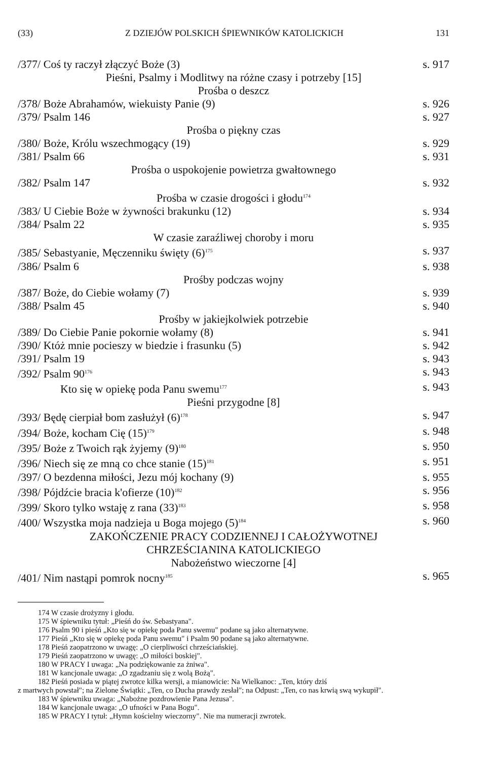(33) Z DZIEJÓW POLSKICH ŚPIEWNIKÓW KATOLICKICH 131
/377/ Coś ty raczył złączyć Boże (3) s. 917
Pieśni, Psalmy i Modlitwy na różne czasy i potrzeby [15]
Prośba o deszcz
/378/ Boże Abrahamów, wiekuisty Panie (9) s. 926
/379/ Psalm 146 s. 927
Prośba o piękny czas
/380/ Boże, Królu wszechmogący (19) s. 929
/381/ Psalm 66 s. 931
Prośba o uspokojenie powietrza gwałtownego
/382/ Psalm 147 s. 932
Prośba w czasie drogości i głodu<sup>174</sup>
/383/ U Ciebie Boże w żywności brakunku (12) s. 934
/384/ Psalm 22 s. 935
W czasie zaraźliwej choroby i moru
/385/ Sebastyanie, Męczenniku święty (6)<sup>175</sup> s. 937
/386/ Psalm 6 s. 938
Prośby podczas wojny
/387/ Boże, do Ciebie wołamy (7) s. 939
/388/ Psalm 45 s. 940
Prośby w jakiejkolwiek potrzebie
/389/ Do Ciebie Panie pokornie wołamy (8) s. 941
/390/ Któż mnie pocieszy w biedzie i frasunku (5) s. 942
/391/ Psalm 19 s. 943
/392/ Psalm 90<sup>176</sup> s. 943
Kto się w opiekę poda Panu swemu<sup>177</sup> s. 943
Pieśni przygodne [8]
/393/ Będę cierpiał bom zasłużył (6)<sup>178</sup> s. 947
/394/ Boże, kocham Cię (15)<sup>179</sup> s. 948
/395/ Boże z Twoich rąk żyjemy (9)<sup>180</sup> s. 950
/396/ Niech się ze mną co chce stanie (15)<sup>181</sup> s. 951
/397/ O bezdenna miłości, Jezu mój kochany (9) s. 955
/398/ Pójdźcie bracia k'ofierze (10)<sup>182</sup> s. 956
/399/ Skoro tylko wstaję z rana (33)<sup>183</sup> s. 958
/400/ Wszystka moja nadzieja u Boga mojego (5)<sup>184</sup> s. 960
ZAKOŃCZENIE PRACY CODZIENNEJ I CAŁOŻYWOTNEJ
CHRZEŚCIANINA KATOLICKIEGO
Nabożeństwo wieczorne [4]
/401/ Nim nastąpi pomrok nocny<sup>185</sup> s. 965
174 W czasie drożyzny i głodu.
175 W śpiewniku tytuł: „Pieśń do św. Sebastyana".
176 Psalm 90 i pieśń „Kto się w opiekę poda Panu swemu" podane są jako alternatywne.
177 Pieśń „Kto się w opiekę poda Panu swemu" i Psalm 90 podane są jako alternatywne.
178 Pieśń zaopatrzono w uwagę: „O cierpliwości chrześciańskiej.
179 Pieśń zaopatrzono w uwagę: „O miłości boskiej".
180 W PRACY I uwaga: „Na podziękowanie za żniwa".
181 W kancjonale uwaga: „O zgadzaniu się z wolą Bożą".
182 Pieśń posiada w piątej zwrotce kilka wersji, a mianowicie: Na Wielkanoc: „Ten, który dziś
z martwych powstał"; na Zielone Świątki: „Ten, co Ducha prawdy zesłał"; na Odpust: „Ten, co nas krwią swą wykupił".
183 W śpiewniku uwaga: „Nabożne pozdrowienie Pana Jezusa".
184 W kancjonale uwaga: „O ufności w Pana Bogu".
185 W PRACY I tytuł: „Hymn kościelny wieczorny". Nie ma numeracji zwrotek.